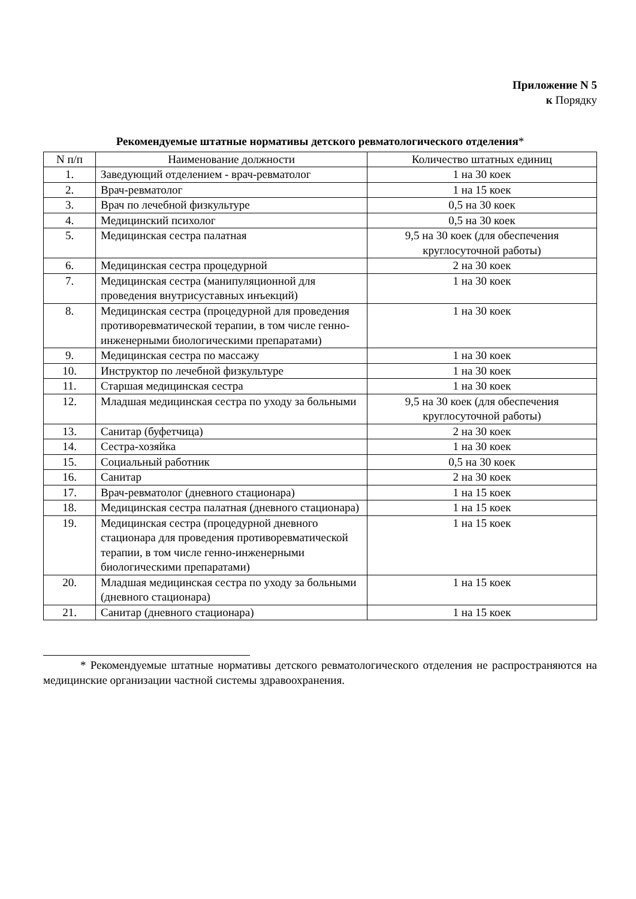Приложение N 5
к Порядку
Рекомендуемые штатные нормативы детского ревматологического отделения*
| N п/п | Наименование должности | Количество штатных единиц |
| --- | --- | --- |
| 1. | Заведующий отделением - врач-ревматолог | 1 на 30 коек |
| 2. | Врач-ревматолог | 1 на 15 коек |
| 3. | Врач по лечебной физкультуре | 0,5 на 30 коек |
| 4. | Медицинский психолог | 0,5 на 30 коек |
| 5. | Медицинская сестра палатная | 9,5 на 30 коек (для обеспечения круглосуточной работы) |
| 6. | Медицинская сестра процедурной | 2 на 30 коек |
| 7. | Медицинская сестра (манипуляционной для проведения внутрисуставных инъекций) | 1 на 30 коек |
| 8. | Медицинская сестра (процедурной для проведения противоревматической терапии, в том числе генно-инженерными биологическими препаратами) | 1 на 30 коек |
| 9. | Медицинская сестра по массажу | 1 на 30 коек |
| 10. | Инструктор по лечебной физкультуре | 1 на 30 коек |
| 11. | Старшая медицинская сестра | 1 на 30 коек |
| 12. | Младшая медицинская сестра по уходу за больными | 9,5 на 30 коек (для обеспечения круглосуточной работы) |
| 13. | Санитар (буфетчица) | 2 на 30 коек |
| 14. | Сестра-хозяйка | 1 на 30 коек |
| 15. | Социальный работник | 0,5 на 30 коек |
| 16. | Санитар | 2 на 30 коек |
| 17. | Врач-ревматолог (дневного стационара) | 1 на 15 коек |
| 18. | Медицинская сестра палатная (дневного стационара) | 1 на 15 коек |
| 19. | Медицинская сестра (процедурной дневного стационара для проведения противоревматической терапии, в том числе генно-инженерными биологическими препаратами) | 1 на 15 коек |
| 20. | Младшая медицинская сестра по уходу за больными (дневного стационара) | 1 на 15 коек |
| 21. | Санитар (дневного стационара) | 1 на 15 коек |
* Рекомендуемые штатные нормативы детского ревматологического отделения не распространяются на медицинские организации частной системы здравоохранения.